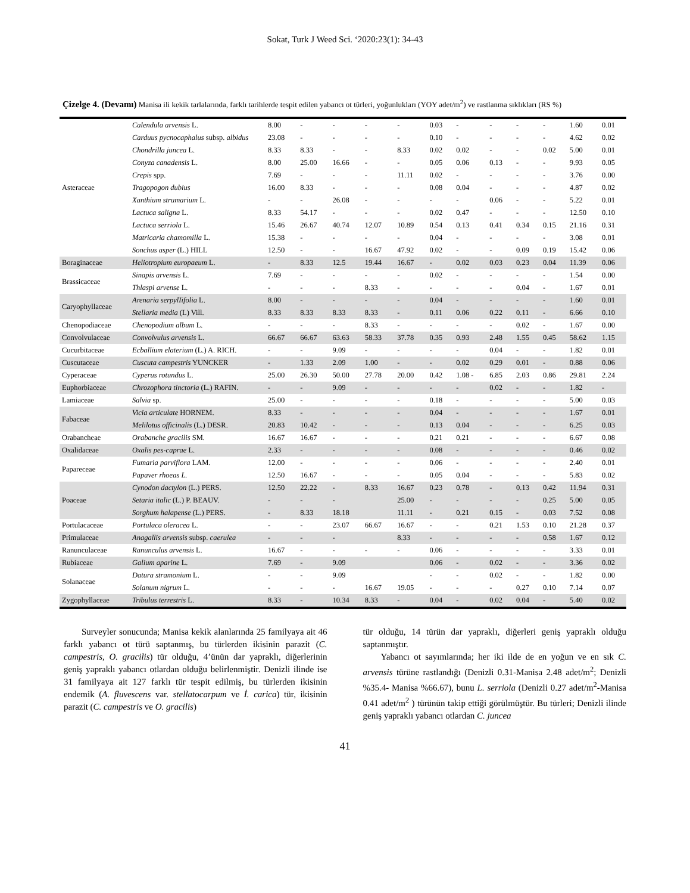Sokat, Turk J Weed Sci. ‘2020:23(1): 34-43
Çizelge 4. (Devamı) Manisa ili kekik tarlalarında, farklı tarihlerde tespit edilen yabancı ot türleri, yoğunlukları (YOY adet/m<sup>2</sup>) ve rastlanma sıklıkları (RS %)
| Asteraceae | Calendula arvensis L. | 8.00 | - | - | - | - | 0.03 | - | - | - | - | 1.60 | 0.01 |
| | Carduus pycnocaphalus subsp. albidus | 23.08 | - | - | - | - | 0.10 | - | - | - | - | 4.62 | 0.02 |
| | Chondrilla juncea L. | 8.33 | 8.33 | - | - | 8.33 | 0.02 | 0.02 | - | - | 0.02 | 5.00 | 0.01 |
| | Conyza canadensis L. | 8.00 | 25.00 | 16.66 | - | - | 0.05 | 0.06 | 0.13 | - | - | 9.93 | 0.05 |
| | Crepis spp. | 7.69 | - | - | - | 11.11 | 0.02 | - | - | - | - | 3.76 | 0.00 |
| | Tragopogon dubius | 16.00 | 8.33 | - | - | - | 0.08 | 0.04 | - | - | - | 4.87 | 0.02 |
| | Xanthium strumarium L. | - | - | 26.08 | - | - | - | - | 0.06 | - | - | 5.22 | 0.01 |
| | Lactuca saligna L. | 8.33 | 54.17 | - | - | - | 0.02 | 0.47 | - | - | - | 12.50 | 0.10 |
| | Lactuca serriola L. | 15.46 | 26.67 | 40.74 | 12.07 | 10.89 | 0.54 | 0.13 | 0.41 | 0.34 | 0.15 | 21.16 | 0.31 |
| | Matricaria chamomilla L. | 15.38 | - | - | - | - | 0.04 | - | - | - | - | 3.08 | 0.01 |
| | Sonchus asper (L.) HILL | 12.50 | - | - | 16.67 | 47.92 | 0.02 | - | - | 0.09 | 0.19 | 15.42 | 0.06 |
| Boraginaceae | Heliotropium europaeum L. | - | 8.33 | 12.5 | 19.44 | 16.67 | - | 0.02 | 0.03 | 0.23 | 0.04 | 11.39 | 0.06 |
| Brassicaceae | Sinapis arvensis L. | 7.69 | - | - | - | - | 0.02 | - | - | - | - | 1.54 | 0.00 |
| | Thlaspi arvense L. | - | - | - | 8.33 | - | - | - | - | 0.04 | - | 1.67 | 0.01 |
| Caryophyllaceae | Arenaria serpylIifolia L. | 8.00 | - | - | - | - | 0.04 | - | - | - | - | 1.60 | 0.01 |
| | Stellaria media (L) Vill. | 8.33 | 8.33 | 8.33 | 8.33 | - | 0.11 | 0.06 | 0.22 | 0.11 | - | 6.66 | 0.10 |
| Chenopodiaceae | Chenopodium album L. | - | - | - | 8.33 | - | - | - | - | 0.02 | - | 1.67 | 0.00 |
| Convolvulaceae | Convolvulus arvensis L. | 66.67 | 66.67 | 63.63 | 58.33 | 37.78 | 0.35 | 0.93 | 2.48 | 1.55 | 0.45 | 58.62 | 1.15 |
| Cucurbitaceae | Ecballium elaterium (L.) A. RICH. | - | - | 9.09 | - | - | - | - | 0.04 | - | - | 1.82 | 0.01 |
| Cuscutaceae | Cuscuta campestris YUNCKER | - | 1.33 | 2.09 | 1.00 | - | - | 0.02 | 0.29 | 0.01 | - | 0.88 | 0.06 |
| Cyperaceae | Cyperus rotundus L. | 25.00 | 26.30 | 50.00 | 27.78 | 20.00 | 0.42 | 1.08 - | 6.85 | 2.03 | 0.86 | 29.81 | 2.24 |
| Euphorbiaceae | Chrozophora tinctoria (L.) RAFIN. | - | - | 9.09 | - | - | - | - | 0.02 | - | - | 1.82 | - |
| Lamiaceae | Salvia sp. | 25.00 | - | - | - | - | 0.18 | - | - | - | - | 5.00 | 0.03 |
| Fabaceae | Vicia articulate HORNEM. | 8.33 | - | - | - | - | 0.04 | - | - | - | - | 1.67 | 0.01 |
| | Melilotus officinalis (L.) DESR. | 20.83 | 10.42 | - | - | - | 0.13 | 0.04 | - | - | - | 6.25 | 0.03 |
| Orabancheae | Orabanche gracilis SM. | 16.67 | 16.67 | - | - | - | 0.21 | 0.21 | - | - | - | 6.67 | 0.08 |
| Oxalidaceae | Oxalis pes-caprae L. | 2.33 | - | - | - | - | 0.08 | - | - | - | - | 0.46 | 0.02 |
| Papareceae | Fumaria parviflora LAM. | 12.00 | - | - | - | - | 0.06 | - | - | - | - | 2.40 | 0.01 |
| | Papaver rhoeas L. | 12.50 | 16.67 | - | - | - | 0.05 | 0.04 | - | - | - | 5.83 | 0.02 |
| Poaceae | Cynodon dactylon (L.) PERS. | 12.50 | 22.22 | - | 8.33 | 16.67 | 0.23 | 0.78 | - | 0.13 | 0.42 | 11.94 | 0.31 |
| | Setaria italic (L.) P. BEAUV. | - | - | - | | 25.00 | - | - | - | - | 0.25 | 5.00 | 0.05 |
| | Sorghum halapense (L.) PERS. | - | 8.33 | 18.18 | | 11.11 | - | 0.21 | 0.15 | - | 0.03 | 7.52 | 0.08 |
| Portulacaceae | Portulaca oleracea L. | - | - | 23.07 | 66.67 | 16.67 | - | - | 0.21 | 1.53 | 0.10 | 21.28 | 0.37 |
| Primulaceae | Anagallis arvensis subsp. caerulea | - | - | - | | 8.33 | - | - | - | - | 0.58 | 1.67 | 0.12 |
| Ranunculaceae | Ranunculus arvensis L. | 16.67 | - | - | - | - | 0.06 | - | - | - | - | 3.33 | 0.01 |
| Rubiaceae | Galium aparine L. | 7.69 | - | 9.09 | | | 0.06 | - | 0.02 | - | - | 3.36 | 0.02 |
| Solanaceae | Datura stramonium L. | - | - | 9.09 | | | - | - | 0.02 | - | - | 1.82 | 0.00 |
| | Solanum nigrum L. | - | - | - | 16.67 | 19.05 | - | - | - | 0.27 | 0.10 | 7.14 | 0.07 |
| Zygophyllaceae | Tribulus terrestris L. | 8.33 | - | 10.34 | 8.33 | - | 0.04 | - | 0.02 | 0.04 | - | 5.40 | 0.02 |
  Surveyler sonucunda; Manisa kekik alanlarında 25 familyaya ait 46 farklı yabancı ot türü saptanmış, bu türlerden ikisinin parazit (C. campestris, O. gracilis) tür olduğu, 4’ünün dar yapraklı, diğerlerinin geniş yapraklı yabancı otlardan olduğu belirlenmiştir. Denizli ilinde ise 31 familyaya ait 127 farklı tür tespit edilmiş, bu türlerden ikisinin endemik (A. fluvescens var. stellatocarpum ve İ. carica) tür, ikisinin parazit (C. campestris ve O. gracilis)
tür olduğu, 14 türün dar yapraklı, diğerleri geniş yapraklı olduğu saptanmıştır.
  Yabancı ot sayımlarında; her iki ilde de en yoğun ve en sık C. arvensis türüne rastlandığı (Denizli 0.31-Manisa 2.48 adet/m<sup>2</sup>; Denizli %35.4- Manisa %66.67), bunu L. serriola (Denizli 0.27 adet/m<sup>2</sup>-Manisa 0.41 adet/m<sup>2</sup> ) türünün takip ettiği görülmüştür. Bu türleri; Denizli ilinde geniş yapraklı yabancı otlardan C. juncea
41